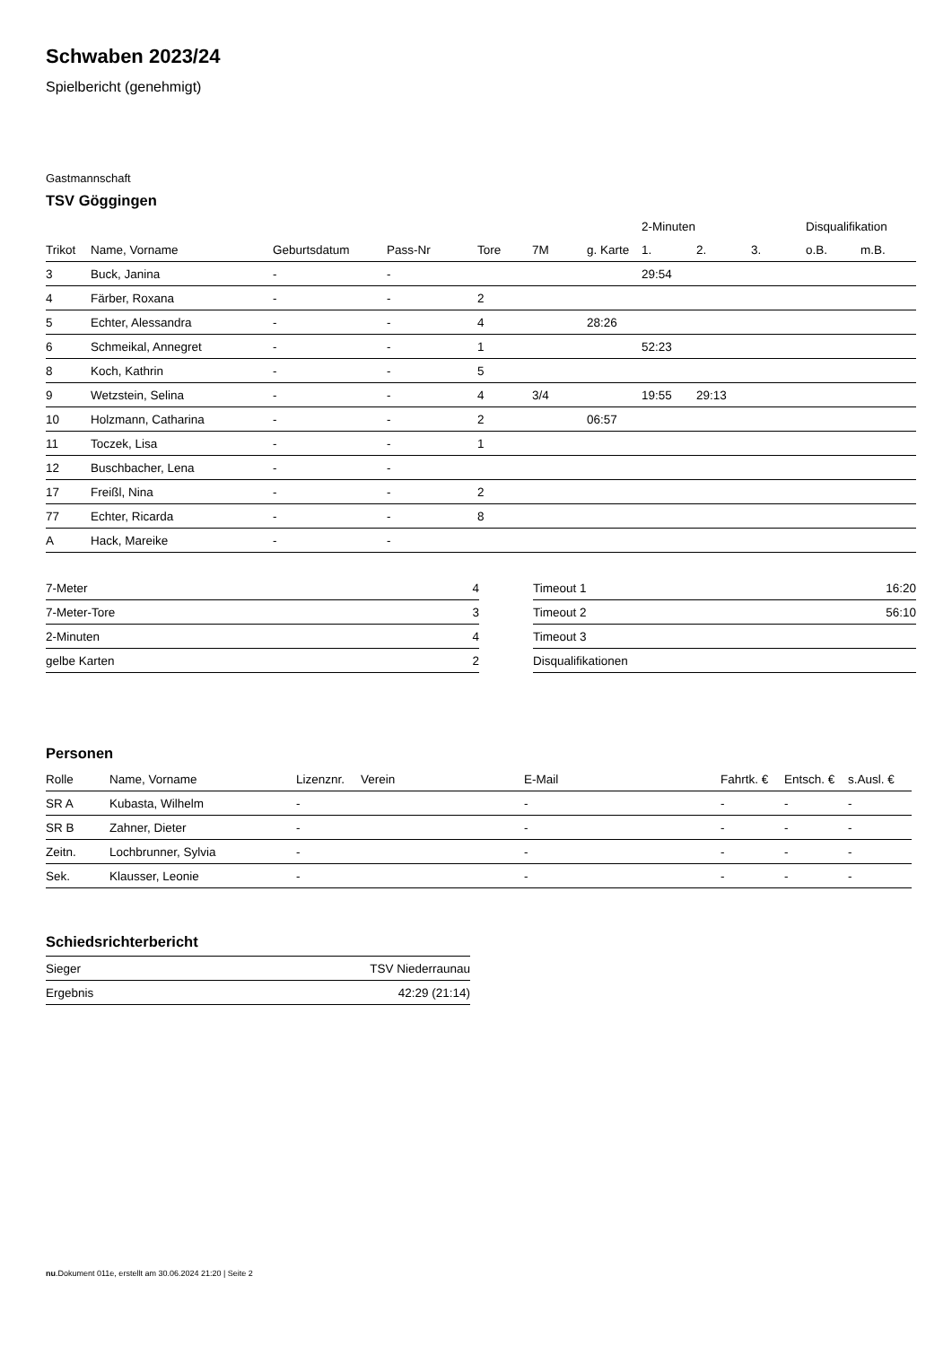Schwaben 2023/24
Spielbericht (genehmigt)
Gastmannschaft
TSV Göggingen
| | | | | | | | 2-Minuten | | | Disqualifikation | |
| --- | --- | --- | --- | --- | --- | --- | --- | --- | --- | --- | --- |
| Trikot | Name, Vorname | Geburtsdatum | Pass-Nr | Tore | 7M | g. Karte | 1. | 2. | 3. | o.B. | m.B. |
| 3 | Buck, Janina | - | - | | | | 29:54 | | | | |
| 4 | Färber, Roxana | - | - | 2 | | | | | | | |
| 5 | Echter, Alessandra | - | - | 4 | | 28:26 | | | | | |
| 6 | Schmeikal, Annegret | - | - | 1 | | | 52:23 | | | | |
| 8 | Koch, Kathrin | - | - | 5 | | | | | | | |
| 9 | Wetzstein, Selina | - | - | 4 | 3/4 | | 19:55 | 29:13 | | | |
| 10 | Holzmann, Catharina | - | - | 2 | | 06:57 | | | | | |
| 11 | Toczek, Lisa | - | - | 1 | | | | | | | |
| 12 | Buschbacher, Lena | - | - | | | | | | | | |
| 17 | Freißl, Nina | - | - | 2 | | | | | | | |
| 77 | Echter, Ricarda | - | - | 8 | | | | | | | |
| A | Hack, Mareike | - | - | | | | | | | | |
| 7-Meter | 4 |
| 7-Meter-Tore | 3 |
| 2-Minuten | 4 |
| gelbe Karten | 2 |
| Timeout 1 | 16:20 |
| Timeout 2 | 56:10 |
| Timeout 3 | |
| Disqualifikationen | |
Personen
| Rolle | Name, Vorname | Lizenznr. | Verein | E-Mail | Fahrtk. € | Entsch. € | s.Ausl. € |
| --- | --- | --- | --- | --- | --- | --- | --- |
| SR A | Kubasta, Wilhelm | - | | - | - | - | - |
| SR B | Zahner, Dieter | - | | - | - | - | - |
| Zeitn. | Lochbrunner, Sylvia | - | | - | - | - | - |
| Sek. | Klausser, Leonie | - | | - | - | - | - |
Schiedsrichterbericht
| Sieger | TSV Niederraunau |
| Ergebnis | 42:29 (21:14) |
nu.Dokument 011e, erstellt am 30.06.2024 21:20 | Seite 2